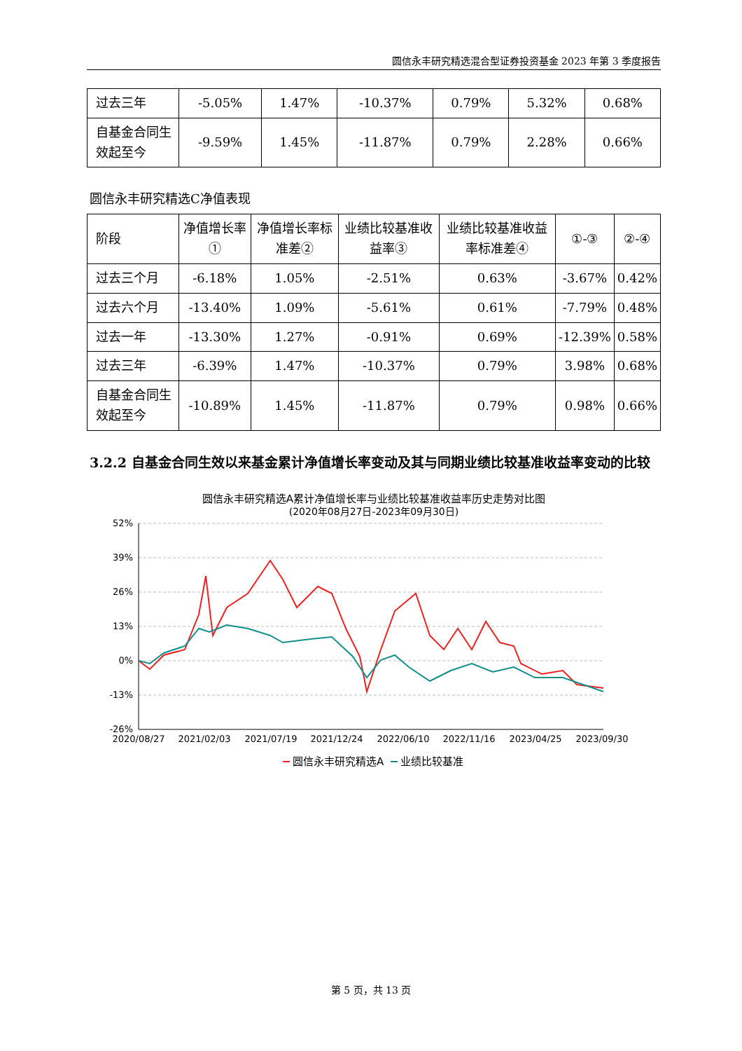圆信永丰研究精选混合型证券投资基金 2023 年第 3 季度报告
| 过去三年 | -5.05% | 1.47% | -10.37% | 0.79% | 5.32% | 0.68% |
| 自基金合同生效起至今 | -9.59% | 1.45% | -11.87% | 0.79% | 2.28% | 0.66% |
圆信永丰研究精选C净值表现
| 阶段 | 净值增长率① | 净值增长率标准差② | 业绩比较基准收益率③ | 业绩比较基准收益率标准差④ | ①-③ | ②-④ |
| 过去三个月 | -6.18% | 1.05% | -2.51% | 0.63% | -3.67% | 0.42% |
| 过去六个月 | -13.40% | 1.09% | -5.61% | 0.61% | -7.79% | 0.48% |
| 过去一年 | -13.30% | 1.27% | -0.91% | 0.69% | -12.39% | 0.58% |
| 过去三年 | -6.39% | 1.47% | -10.37% | 0.79% | 3.98% | 0.68% |
| 自基金合同生效起至今 | -10.89% | 1.45% | -11.87% | 0.79% | 0.98% | 0.66% |
3.2.2 自基金合同生效以来基金累计净值增长率变动及其与同期业绩比较基准收益率变动的比较
圆信永丰研究精选A累计净值增长率与业绩比较基准收益率历史走势对比图
(2020年08月27日-2023年09月30日)
52%
39%
26%
13%
0%
-13%
-26%
2020/08/27
2021/02/03
2021/07/19
2021/12/24
2022/06/10
2022/11/16
2023/04/25
2023/09/30
圆信永丰研究精选A
业绩比较基准
第 5 页，共 13 页